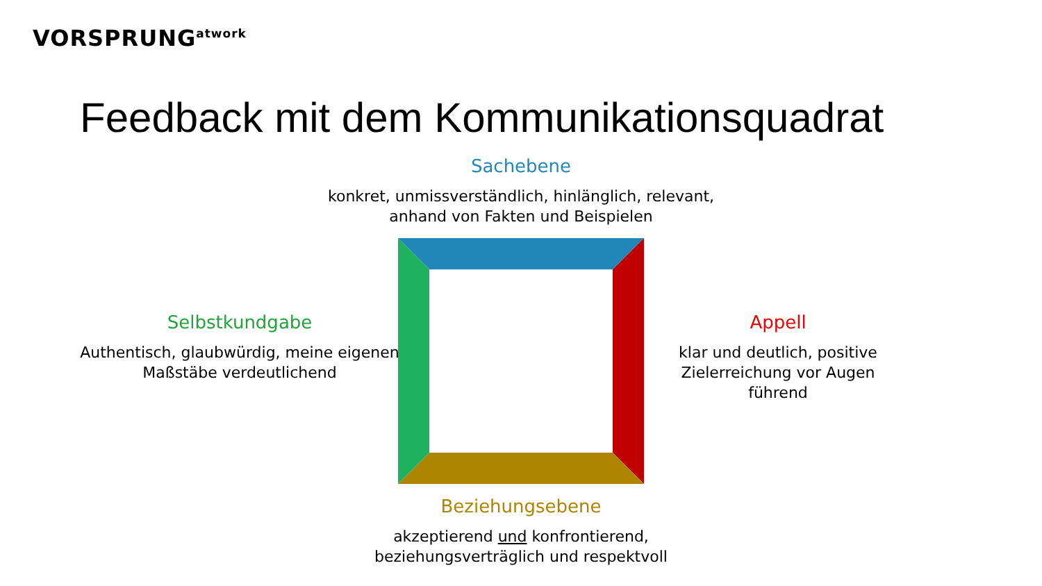VORSPRUNG<sup>atwork</sup>
Feedback mit dem Kommunikationsquadrat
Sachebene
konkret, unmissverständlich, hinlänglich, relevant,
anhand von Fakten und Beispielen
Selbstkundgabe
Authentisch, glaubwürdig, meine eigenen
Maßstäbe verdeutlichend
Appell
klar und deutlich, positive
Zielerreichung vor Augen führend
Beziehungsebene
akzeptierend und konfrontierend,
beziehungsverträglich und respektvoll